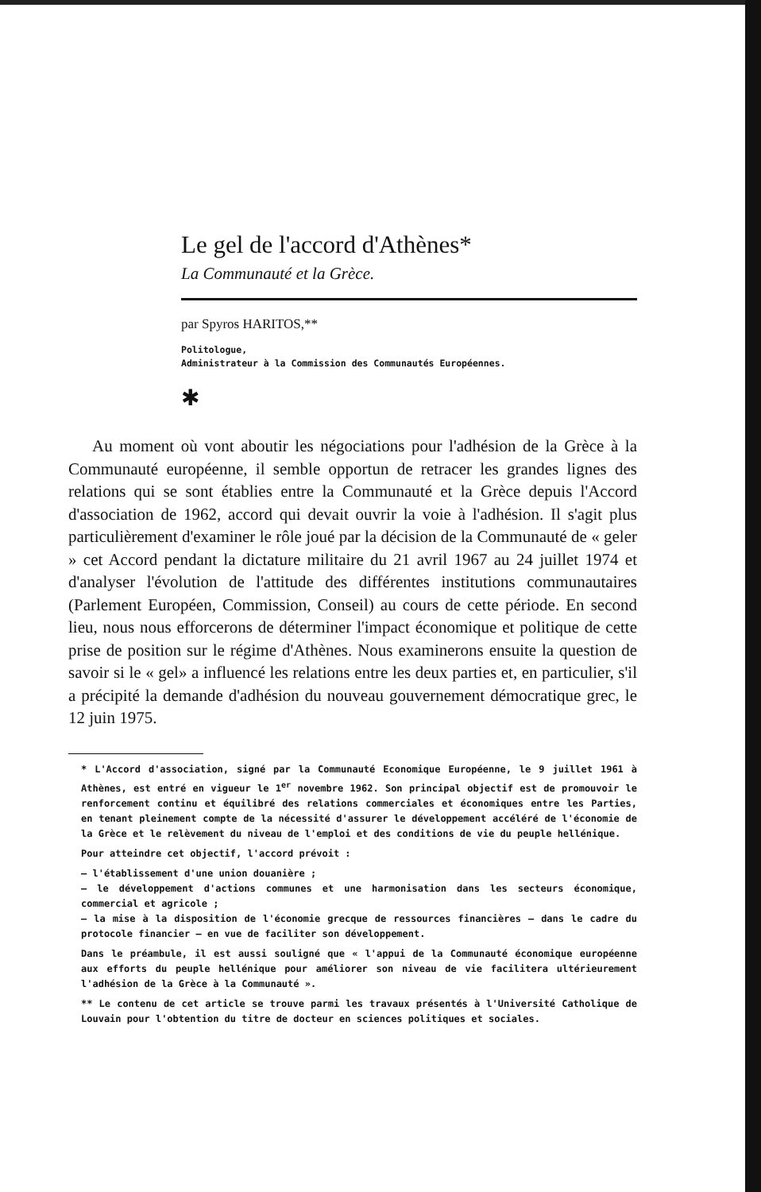Le gel de l'accord d'Athènes*
La Communauté et la Grèce.
par Spyros HARITOS,**
Politologue,
Administrateur à la Commission des Communautés Européennes.
✱
Au moment où vont aboutir les négociations pour l'adhésion de la Grèce à la Communauté européenne, il semble opportun de retracer les grandes lignes des relations qui se sont établies entre la Communauté et la Grèce depuis l'Accord d'association de 1962, accord qui devait ouvrir la voie à l'adhésion. Il s'agit plus particulièrement d'examiner le rôle joué par la décision de la Communauté de « geler » cet Accord pendant la dictature militaire du 21 avril 1967 au 24 juillet 1974 et d'analyser l'évolution de l'attitude des différentes institutions communautaires (Parlement Européen, Commission, Conseil) au cours de cette période. En second lieu, nous nous efforcerons de déterminer l'impact économique et politique de cette prise de position sur le régime d'Athènes. Nous examinerons ensuite la question de savoir si le « gel» a influencé les relations entre les deux parties et, en particulier, s'il a précipité la demande d'adhésion du nouveau gouvernement démocratique grec, le 12 juin 1975.
* L'Accord d'association, signé par la Communauté Economique Européenne, le 9 juillet 1961 à Athènes, est entré en vigueur le 1<sup>er</sup> novembre 1962. Son principal objectif est de promouvoir le renforcement continu et équilibré des relations commerciales et économiques entre les Parties, en tenant pleinement compte de la nécessité d'assurer le développement accéléré de l'économie de la Grèce et le relèvement du niveau de l'emploi et des conditions de vie du peuple hellénique.
Pour atteindre cet objectif, l'accord prévoit :
— l'établissement d'une union douanière ;
— le développement d'actions communes et une harmonisation dans les secteurs économique, commercial et agricole ;
— la mise à la disposition de l'économie grecque de ressources financières — dans le cadre du protocole financier — en vue de faciliter son développement.
Dans le préambule, il est aussi souligné que « l'appui de la Communauté économique européenne aux efforts du peuple hellénique pour améliorer son niveau de vie facilitera ultérieurement l'adhésion de la Grèce à la Communauté ».
** Le contenu de cet article se trouve parmi les travaux présentés à l'Université Catholique de Louvain pour l'obtention du titre de docteur en sciences politiques et sociales.